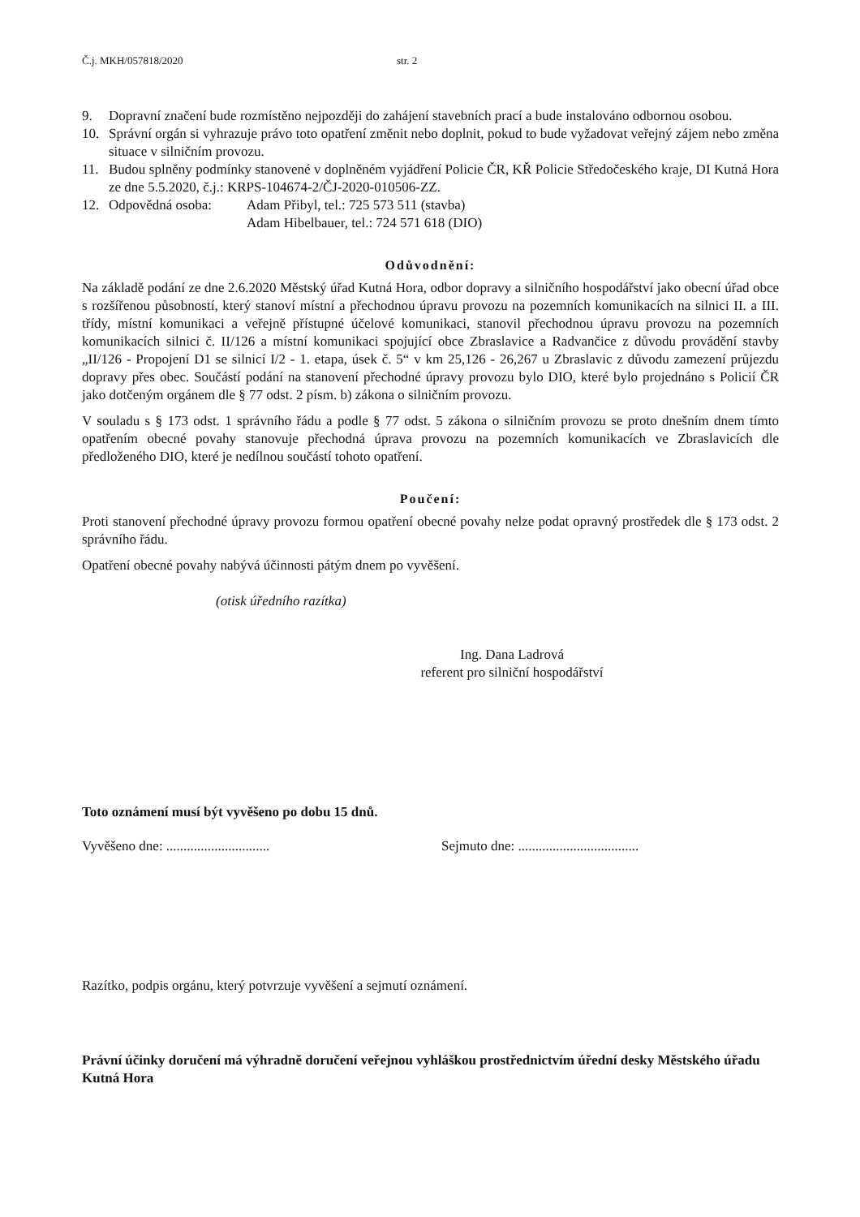Č.j. MKH/057818/2020 str. 2
9. Dopravní značení bude rozmístěno nejpozději do zahájení stavebních prací a bude instalováno odbornou osobou.
10. Správní orgán si vyhrazuje právo toto opatření změnit nebo doplnit, pokud to bude vyžadovat veřejný zájem nebo změna situace v silničním provozu.
11. Budou splněny podmínky stanovené v doplněném vyjádření Policie ČR, KŘ Policie Středočeského kraje, DI Kutná Hora ze dne 5.5.2020, č.j.: KRPS-104674-2/ČJ-2020-010506-ZZ.
12. Odpovědná osoba: Adam Přibyl, tel.: 725 573 511 (stavba)
Adam Hibelbauer, tel.: 724 571 618 (DIO)
Odůvodnění:
Na základě podání ze dne 2.6.2020 Městský úřad Kutná Hora, odbor dopravy a silničního hospodářství jako obecní úřad obce s rozšířenou působností, který stanoví místní a přechodnou úpravu provozu na pozemních komunikacích na silnici II. a III. třídy, místní komunikaci a veřejně přístupné účelové komunikaci, stanovil přechodnou úpravu provozu na pozemních komunikacích silnici č. II/126 a místní komunikaci spojující obce Zbraslavice a Radvančice z důvodu provádění stavby „II/126 - Propojení D1 se silnicí I/2 - 1. etapa, úsek č. 5“ v km 25,126 - 26,267 u Zbraslavic z důvodu zamezení průjezdu dopravy přes obec. Součástí podání na stanovení přechodné úpravy provozu bylo DIO, které bylo projednáno s Policií ČR jako dotčeným orgánem dle § 77 odst. 2 písm. b) zákona o silničním provozu.
V souladu s § 173 odst. 1 správního řádu a podle § 77 odst. 5 zákona o silničním provozu se proto dnešním dnem tímto opatřením obecné povahy stanovuje přechodná úprava provozu na pozemních komunikacích ve Zbraslavicích dle předloženého DIO, které je nedílnou součástí tohoto opatření.
Poučení:
Proti stanovení přechodné úpravy provozu formou opatření obecné povahy nelze podat opravný prostředek dle § 173 odst. 2 správního řádu.
Opatření obecné povahy nabývá účinnosti pátým dnem po vyvěšení.
(otisk úředního razítka)
Ing. Dana Ladrová
referent pro silniční hospodářství
Toto oznámení musí být vyvěšeno po dobu 15 dnů.
Vyvěšeno dne: ..............................
Sejmuto dne: ...................................
Razítko, podpis orgánu, který potvrzuje vyvěšení a sejmutí oznámení.
Právní účinky doručení má výhradně doručení veřejnou vyhláškou prostřednictvím úřední desky Městského úřadu Kutná Hora